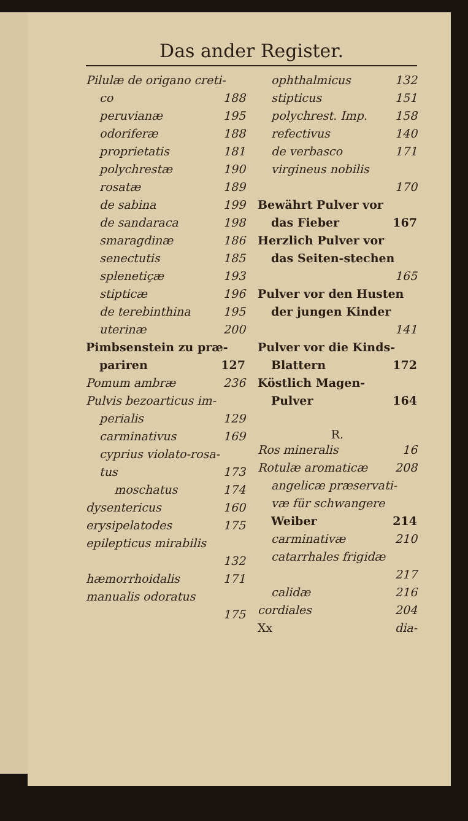Das ander Register.
Pilulæ de origano creti-
co 188
peruvianæ 195
odoriferæ 188
proprietatis 181
polychrestæ 190
rosatæ 189
de sabina 199
de sandaraca 198
smaragdinæ 186
senectutis 185
splenetiçæ 193
stipticæ 196
de terebinthina 195
uterinæ 200
Pimbsenstein zu præ-
pariren 127
Pomum ambræ 236
Pulvis bezoarticus im-
perialis 129
carminativus 169
cyprius violato-rosa-
tus 173
moschatus 174
dysentericus 160
erysipelatodes 175
epilepticus mirabilis
132
hæmorrhoidalis 171
manualis odoratus
175
ophthalmicus 132
stipticus 151
polychrest. Imp. 158
refectivus 140
de verbasco 171
virgineus nobilis
170
Bewährt Pulver vor
das Fieber 167
Herzlich Pulver vor
das Seiten-stechen
165
Pulver vor den Husten
der jungen Kinder
141
Pulver vor die Kinds-
Blattern 172
Köstlich Magen-
Pulver 164
R.
Ros mineralis 16
Rotulæ aromaticæ 208
angelicæ præservati-
væ für schwangere
Weiber 214
carminativæ 210
catarrhales frigidæ
217
calidæ 216
cordiales 204
Xx dia-